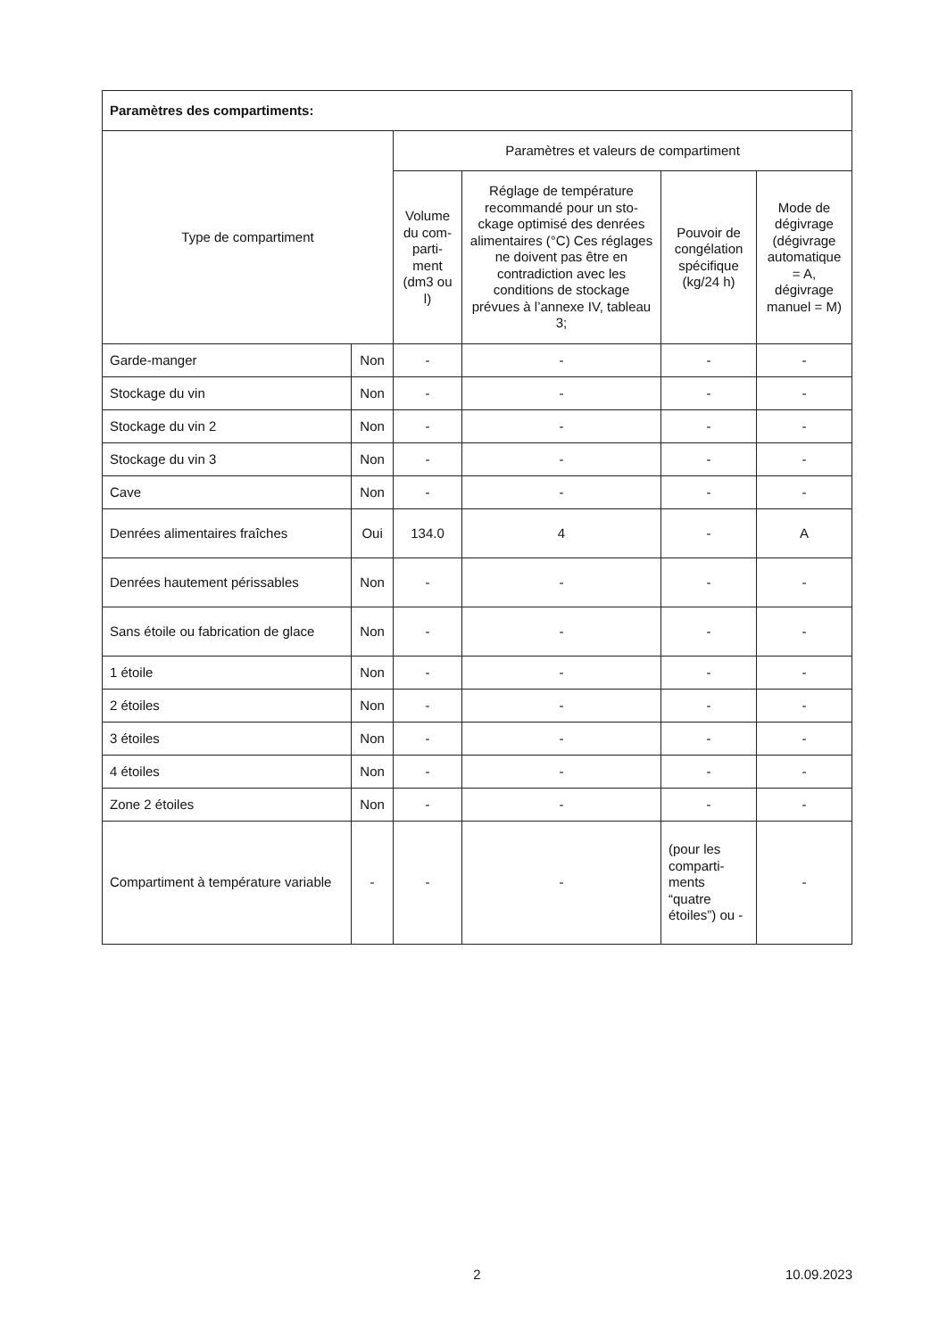| Paramètres des compartiments: | | | | | |
| --- | --- | --- | --- | --- | --- |
| Type de compartiment | | Paramètres et valeurs de compartiment | | | |
| | | Volume du com­parti­ment (dm3 ou l) | Réglage de température recommandé pour un sto­ckage optimisé des den­rées alimentaires (°C) Ces réglages ne doivent pas être en contradiction avec les conditions de sto­ckage prévues à l’annexe IV, tableau 3; | Pouvoir de congélation spécifique (kg/24 h) | Mode de dégivrage (dégivrage automa­tique = A, dégivrage manuel = M) |
| Garde-manger | Non | - | - | - | - |
| Stockage du vin | Non | - | - | - | - |
| Stockage du vin 2 | Non | - | - | - | - |
| Stockage du vin 3 | Non | - | - | - | - |
| Cave | Non | - | - | - | - |
| Denrées alimentaires fraîches | Oui | 134.0 | 4 | - | A |
| Denrées hautement péris­sables | Non | - | - | - | - |
| Sans étoile ou fabrication de glace | Non | - | - | - | - |
| 1 étoile | Non | - | - | - | - |
| 2 étoiles | Non | - | - | - | - |
| 3 étoiles | Non | - | - | - | - |
| 4 étoiles | Non | - | - | - | - |
| Zone 2 étoiles | Non | - | - | - | - |
| Compartiment à tempéra­ture variable | - | - | - | (pour les comparti­ments “quatre étoiles”) ou - | - |
10.09.2023 2 10.09.2023